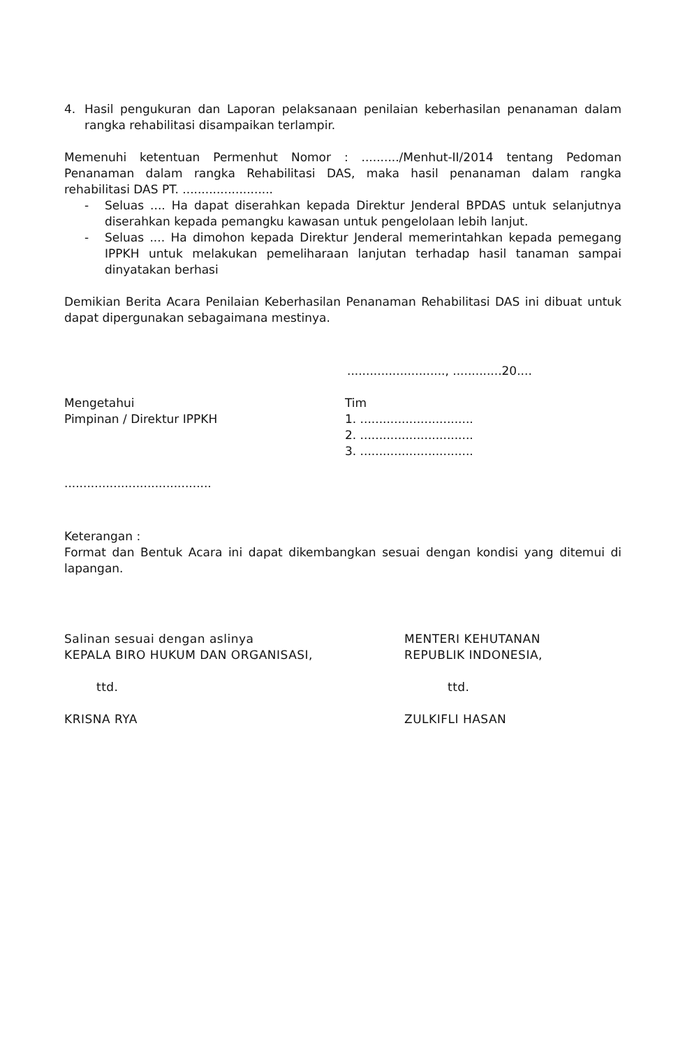4. Hasil pengukuran dan Laporan pelaksanaan penilaian keberhasilan penanaman dalam rangka rehabilitasi disampaikan terlampir.
Memenuhi ketentuan Permenhut Nomor : ........../Menhut-II/2014 tentang Pedoman Penanaman dalam rangka Rehabilitasi DAS, maka hasil penanaman dalam rangka rehabilitasi DAS PT. ........................
- Seluas .... Ha dapat diserahkan kepada Direktur Jenderal BPDAS untuk selanjutnya diserahkan kepada pemangku kawasan untuk pengelolaan lebih lanjut.
- Seluas .... Ha dimohon kepada Direktur Jenderal memerintahkan kepada pemegang IPPKH untuk melakukan pemeliharaan lanjutan terhadap hasil tanaman sampai dinyatakan berhasi
Demikian Berita Acara Penilaian Keberhasilan Penanaman Rehabilitasi DAS ini dibuat untuk dapat dipergunakan sebagaimana mestinya.
.........................., .............20....
Mengetahui
Pimpinan / Direktur IPPKH
Tim
1. ..............................
2. ..............................
3. ..............................
.......................................
Keterangan :
Format dan Bentuk Acara ini dapat dikembangkan sesuai dengan kondisi yang ditemui di lapangan.
Salinan sesuai dengan aslinya
KEPALA BIRO HUKUM DAN ORGANISASI,
ttd.
KRISNA RYA
MENTERI KEHUTANAN
REPUBLIK INDONESIA,
ttd.
ZULKIFLI HASAN